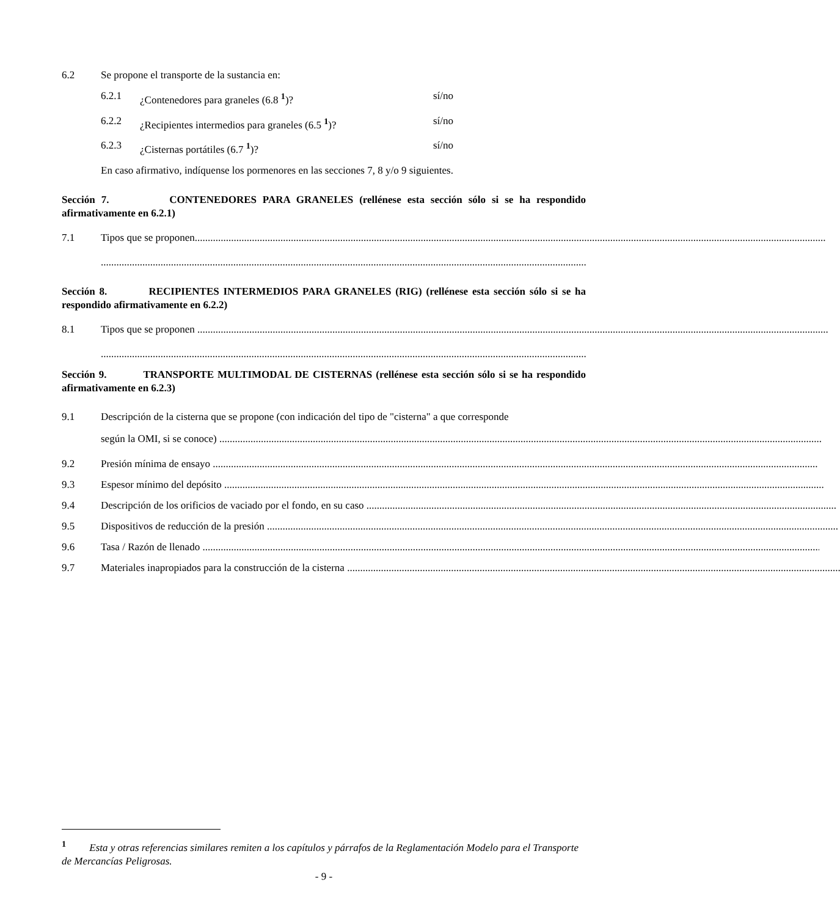6.2 Se propone el transporte de la sustancia en:
6.2.1 ¿Contenedores para graneles (6.8 <sup>1</sup>)? sí/no
6.2.2 ¿Recipientes intermedios para graneles (6.5 <sup>1</sup>)? sí/no
6.2.3 ¿Cisternas portátiles (6.7 <sup>1</sup>)? sí/no
En caso afirmativo, indíquense los pormenores en las secciones 7, 8 y/o 9 siguientes.
Sección 7. CONTENEDORES PARA GRANELES (rellénese esta sección sólo si se ha respondido afirmativamente en 6.2.1)
7.1 Tipos que se proponen
Sección 8. RECIPIENTES INTERMEDIOS PARA GRANELES (RIG) (rellénese esta sección sólo si se ha respondido afirmativamente en 6.2.2)
8.1 Tipos que se proponen
Sección 9. TRANSPORTE MULTIMODAL DE CISTERNAS (rellénese esta sección sólo si se ha respondido afirmativamente en 6.2.3)
9.1 Descripción de la cisterna que se propone (con indicación del tipo de "cisterna" a que corresponde
según la OMI, si se conoce)
9.2 Presión mínima de ensayo
9.3 Espesor mínimo del depósito
9.4 Descripción de los orificios de vaciado por el fondo, en su caso
9.5 Dispositivos de reducción de la presión
9.6 Tasa / Razón de llenado
9.7 Materiales inapropiados para la construcción de la cisterna
<sup>1</sup> Esta y otras referencias similares remiten a los capítulos y párrafos de la Reglamentación Modelo para el Transporte de Mercancías Peligrosas.
- 9 -